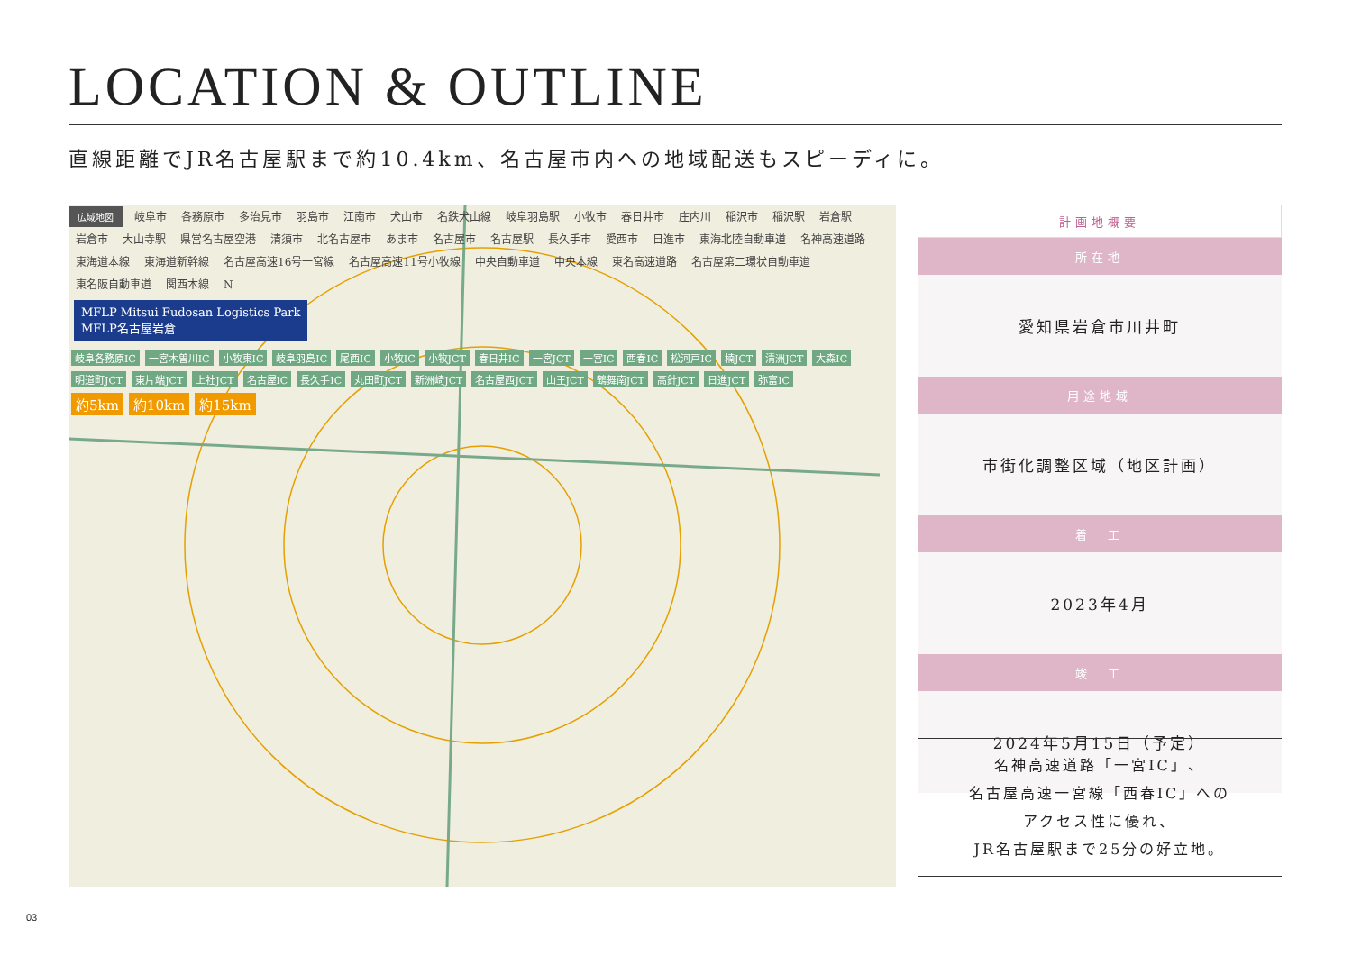LOCATION & OUTLINE
直線距離でJR名古屋駅まで約10.4km、名古屋市内への地域配送もスピーディに。
広域地図 岐阜市 各務原市 多治見市 羽島市 江南市 犬山市 名鉄犬山線 岐阜羽島駅 小牧市 春日井市 庄内川 稲沢市 稲沢駅 岩倉駅 岩倉市 大山寺駅 県営名古屋空港 清須市 北名古屋市 あま市 名古屋市 名古屋駅 長久手市 愛西市 日進市 東海北陸自動車道 名神高速道路 東海道本線 東海道新幹線 名古屋高速16号一宮線 名古屋高速11号小牧線 中央自動車道 中央本線 東名高速道路 名古屋第二環状自動車道 東名阪自動車道 関西本線 N
MFLP Mitsui Fudosan Logistics Park
MFLP名古屋岩倉
岐阜各務原IC 一宮木曽川IC 小牧東IC 岐阜羽島IC 尾西IC 小牧IC 小牧JCT 春日井IC 一宮JCT 一宮IC 西春IC 松河戸IC 楠JCT 清洲JCT 大森IC 明道町JCT 東片端JCT 上社JCT 名古屋IC 長久手IC 丸田町JCT 新洲崎JCT 名古屋西JCT 山王JCT 鶴舞南JCT 高針JCT 日進JCT 弥富IC
約5km 約10km 約15km
| 計画地概要 |
| --- |
| 所在地 |
| 愛知県岩倉市川井町 |
| 用途地域 |
| 市街化調整区域（地区計画） |
| 着 工 |
| 2023年4月 |
| 竣 工 |
| 2024年5月15日（予定） |
名神高速道路「一宮IC」、
名古屋高速一宮線「西春IC」への
アクセス性に優れ、
JR名古屋駅まで25分の好立地。
03